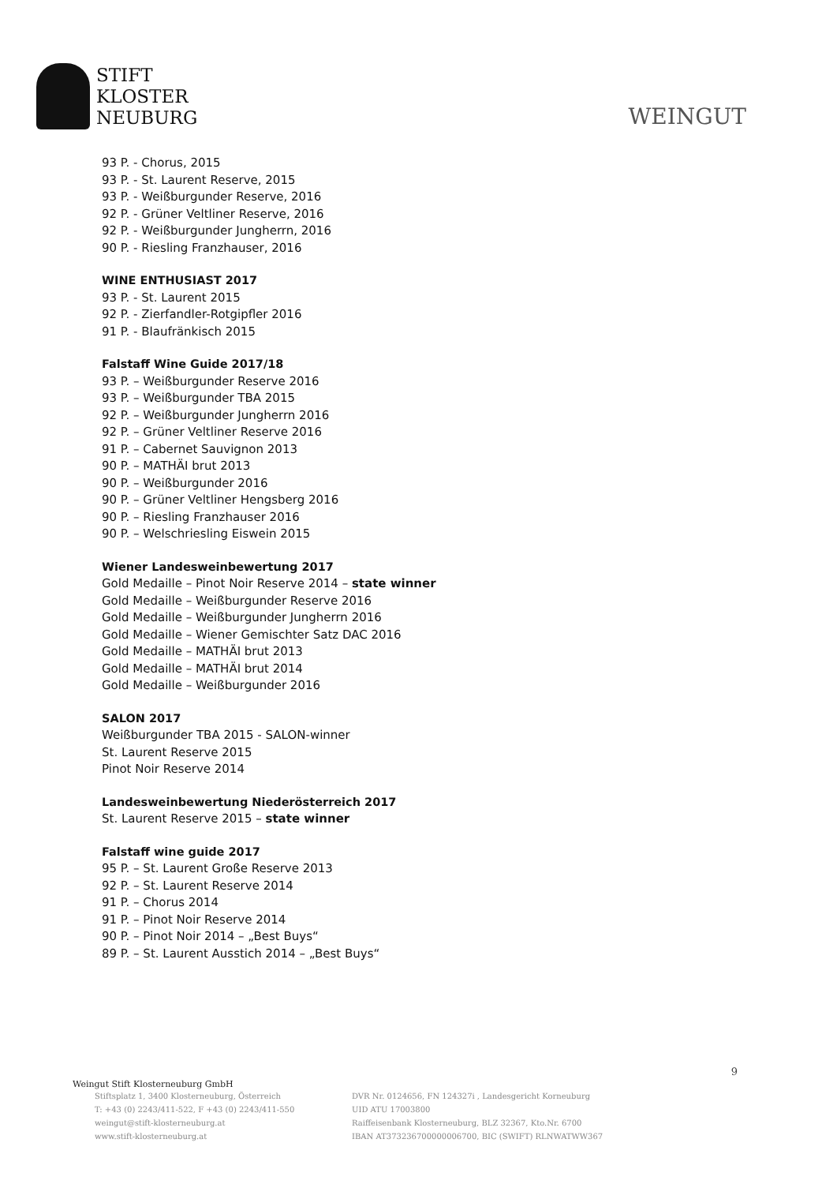STIFT
KLOSTER
NEUBURG
WEINGUT
93 P. - Chorus, 2015
93 P. - St. Laurent Reserve, 2015
93 P. - Weißburgunder Reserve, 2016
92 P. - Grüner Veltliner Reserve, 2016
92 P. - Weißburgunder Jungherrn, 2016
90 P. - Riesling Franzhauser, 2016
WINE ENTHUSIAST 2017
93 P. - St. Laurent 2015
92 P. - Zierfandler-Rotgipfler 2016
91 P. - Blaufränkisch 2015
Falstaff Wine Guide 2017/18
93 P. – Weißburgunder Reserve 2016
93 P. – Weißburgunder TBA 2015
92 P. – Weißburgunder Jungherrn 2016
92 P. – Grüner Veltliner Reserve 2016
91 P. – Cabernet Sauvignon 2013
90 P. – MATHÄI brut 2013
90 P. – Weißburgunder 2016
90 P. – Grüner Veltliner Hengsberg 2016
90 P. – Riesling Franzhauser 2016
90 P. – Welschriesling Eiswein 2015
Wiener Landesweinbewertung 2017
Gold Medaille – Pinot Noir Reserve 2014 – state winner
Gold Medaille – Weißburgunder Reserve 2016
Gold Medaille – Weißburgunder Jungherrn 2016
Gold Medaille – Wiener Gemischter Satz DAC 2016
Gold Medaille – MATHÄI brut 2013
Gold Medaille – MATHÄI brut 2014
Gold Medaille – Weißburgunder 2016
SALON 2017
Weißburgunder TBA 2015 - SALON-winner
St. Laurent Reserve 2015
Pinot Noir Reserve 2014
Landesweinbewertung Niederösterreich 2017
St. Laurent Reserve 2015 – state winner
Falstaff wine guide 2017
95 P. – St. Laurent Große Reserve 2013
92 P. – St. Laurent Reserve 2014
91 P. – Chorus 2014
91 P. – Pinot Noir Reserve 2014
90 P. – Pinot Noir 2014 – „Best Buys“
89 P. – St. Laurent Ausstich 2014 – „Best Buys“
9
Weingut Stift Klosterneuburg GmbH
Stiftsplatz 1, 3400 Klosterneuburg, Österreich
T: +43 (0) 2243/411-522, F +43 (0) 2243/411-550
weingut@stift-klosterneuburg.at
www.stift-klosterneuburg.at
DVR Nr. 0124656, FN 124327i , Landesgericht Korneuburg
UID ATU 17003800
Raiffeisenbank Klosterneuburg, BLZ 32367, Kto.Nr. 6700
IBAN AT373236700000006700, BIC (SWIFT) RLNWATWW367